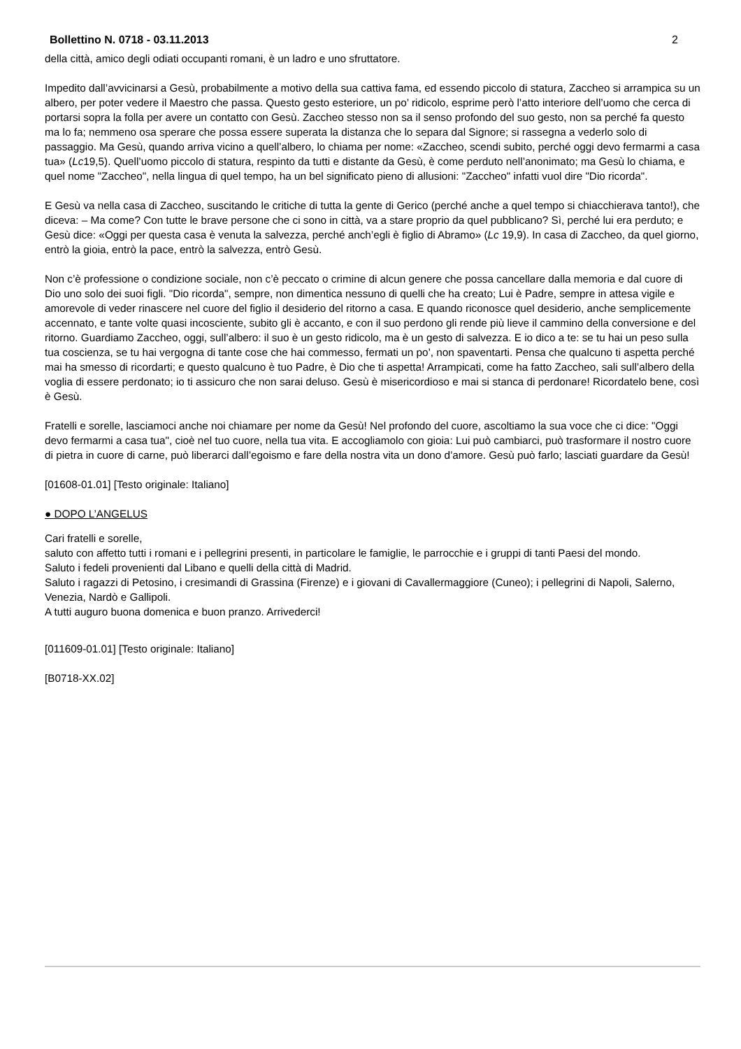Bollettino N. 0718 - 03.11.2013 2
della città, amico degli odiati occupanti romani, è un ladro e uno sfruttatore.
Impedito dall’avvicinarsi a Gesù, probabilmente a motivo della sua cattiva fama, ed essendo piccolo di statura, Zaccheo si arrampica su un albero, per poter vedere il Maestro che passa. Questo gesto esteriore, un po’ ridicolo, esprime però l’atto interiore dell’uomo che cerca di portarsi sopra la folla per avere un contatto con Gesù. Zaccheo stesso non sa il senso profondo del suo gesto, non sa perché fa questo ma lo fa; nemmeno osa sperare che possa essere superata la distanza che lo separa dal Signore; si rassegna a vederlo solo di passaggio. Ma Gesù, quando arriva vicino a quell’albero, lo chiama per nome: «Zaccheo, scendi subito, perché oggi devo fermarmi a casa tua» (Lc19,5). Quell’uomo piccolo di statura, respinto da tutti e distante da Gesù, è come perduto nell’anonimato; ma Gesù lo chiama, e quel nome "Zaccheo", nella lingua di quel tempo, ha un bel significato pieno di allusioni: "Zaccheo" infatti vuol dire "Dio ricorda".
E Gesù va nella casa di Zaccheo, suscitando le critiche di tutta la gente di Gerico (perché anche a quel tempo si chiacchierava tanto!), che diceva: – Ma come? Con tutte le brave persone che ci sono in città, va a stare proprio da quel pubblicano? Sì, perché lui era perduto; e Gesù dice: «Oggi per questa casa è venuta la salvezza, perché anch’egli è figlio di Abramo» (Lc 19,9). In casa di Zaccheo, da quel giorno, entrò la gioia, entrò la pace, entrò la salvezza, entrò Gesù.
Non c’è professione o condizione sociale, non c’è peccato o crimine di alcun genere che possa cancellare dalla memoria e dal cuore di Dio uno solo dei suoi figli. "Dio ricorda", sempre, non dimentica nessuno di quelli che ha creato; Lui è Padre, sempre in attesa vigile e amorevole di veder rinascere nel cuore del figlio il desiderio del ritorno a casa. E quando riconosce quel desiderio, anche semplicemente accennato, e tante volte quasi incosciente, subito gli è accanto, e con il suo perdono gli rende più lieve il cammino della conversione e del ritorno. Guardiamo Zaccheo, oggi, sull’albero: il suo è un gesto ridicolo, ma è un gesto di salvezza. E io dico a te: se tu hai un peso sulla tua coscienza, se tu hai vergogna di tante cose che hai commesso, fermati un po’, non spaventarti. Pensa che qualcuno ti aspetta perché mai ha smesso di ricordarti; e questo qualcuno è tuo Padre, è Dio che ti aspetta! Arrampicati, come ha fatto Zaccheo, sali sull’albero della voglia di essere perdonato; io ti assicuro che non sarai deluso. Gesù è misericordioso e mai si stanca di perdonare! Ricordatelo bene, così è Gesù.
Fratelli e sorelle, lasciamoci anche noi chiamare per nome da Gesù! Nel profondo del cuore, ascoltiamo la sua voce che ci dice: "Oggi devo fermarmi a casa tua", cioè nel tuo cuore, nella tua vita. E accogliamolo con gioia: Lui può cambiarci, può trasformare il nostro cuore di pietra in cuore di carne, può liberarci dall’egoismo e fare della nostra vita un dono d’amore. Gesù può farlo; lasciati guardare da Gesù!
[01608-01.01] [Testo originale: Italiano]
● DOPO L’ANGELUS
Cari fratelli e sorelle,
saluto con affetto tutti i romani e i pellegrini presenti, in particolare le famiglie, le parrocchie e i gruppi di tanti Paesi del mondo.
Saluto i fedeli provenienti dal Libano e quelli della città di Madrid.
Saluto i ragazzi di Petosino, i cresimandi di Grassina (Firenze) e i giovani di Cavallermaggiore (Cuneo); i pellegrini di Napoli, Salerno, Venezia, Nardò e Gallipoli.
A tutti auguro buona domenica e buon pranzo. Arrivederci!
[011609-01.01] [Testo originale: Italiano]
[B0718-XX.02]